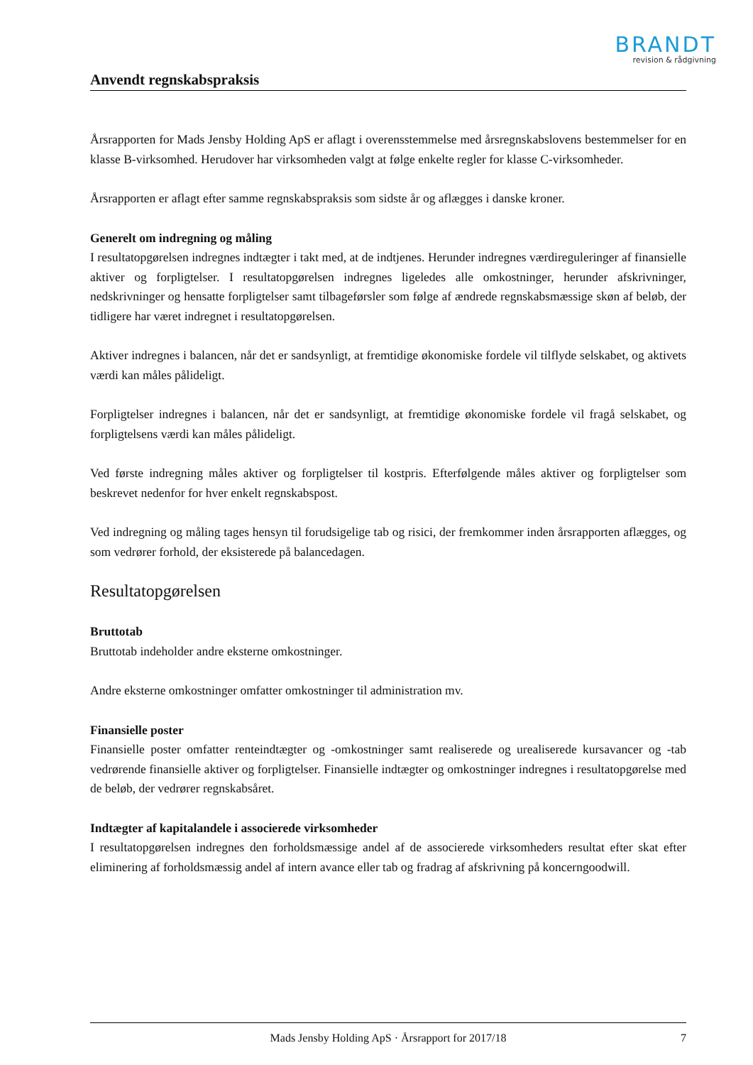BRANDT
revision & rådgivning
Anvendt regnskabspraksis
Årsrapporten for Mads Jensby Holding ApS er aflagt i overensstemmelse med årsregnskabslovens bestemmelser for en klasse B-virksomhed. Herudover har virksomheden valgt at følge enkelte regler for klasse C-virksomheder.
Årsrapporten er aflagt efter samme regnskabspraksis som sidste år og aflægges i danske kroner.
Generelt om indregning og måling
I resultatopgørelsen indregnes indtægter i takt med, at de indtjenes. Herunder indregnes værdireguleringer af finansielle aktiver og forpligtelser. I resultatopgørelsen indregnes ligeledes alle omkostninger, herunder afskrivninger, nedskrivninger og hensatte forpligtelser samt tilbageførsler som følge af ændrede regnskabsmæssige skøn af beløb, der tidligere har været indregnet i resultatopgørelsen.
Aktiver indregnes i balancen, når det er sandsynligt, at fremtidige økonomiske fordele vil tilflyde selskabet, og aktivets værdi kan måles pålideligt.
Forpligtelser indregnes i balancen, når det er sandsynligt, at fremtidige økonomiske fordele vil fragå selskabet, og forpligtelsens værdi kan måles pålideligt.
Ved første indregning måles aktiver og forpligtelser til kostpris. Efterfølgende måles aktiver og forpligtelser som beskrevet nedenfor for hver enkelt regnskabspost.
Ved indregning og måling tages hensyn til forudsigelige tab og risici, der fremkommer inden årsrapporten aflægges, og som vedrører forhold, der eksisterede på balancedagen.
Resultatopgørelsen
Bruttotab
Bruttotab indeholder andre eksterne omkostninger.
Andre eksterne omkostninger omfatter omkostninger til administration mv.
Finansielle poster
Finansielle poster omfatter renteindtægter og -omkostninger samt realiserede og urealiserede kursavancer og -tab vedrørende finansielle aktiver og forpligtelser. Finansielle indtægter og omkostninger indregnes i resultatopgørelse med de beløb, der vedrører regnskabsåret.
Indtægter af kapitalandele i associerede virksomheder
I resultatopgørelsen indregnes den forholdsmæssige andel af de associerede virksomheders resultat efter skat efter eliminering af forholdsmæssig andel af intern avance eller tab og fradrag af afskrivning på koncerngoodwill.
Mads Jensby Holding ApS · Årsrapport for 2017/18 7